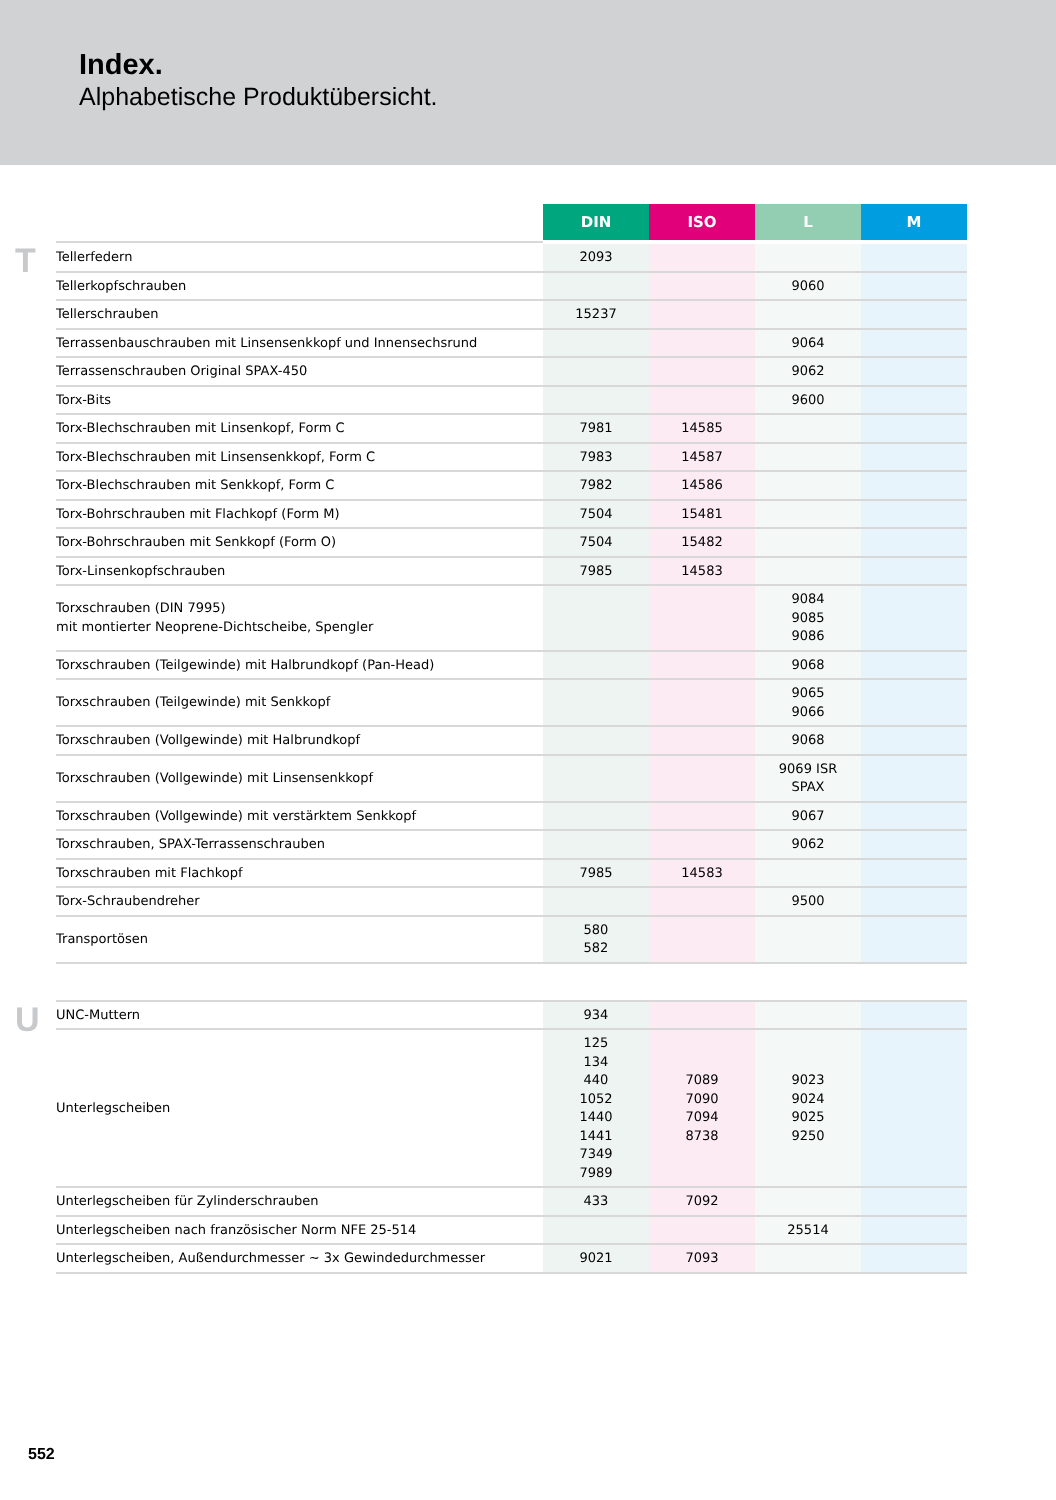Index.
Alphabetische Produktübersicht.
| | | DIN | ISO | L | M |
| T | Tellerfedern | 2093 | | | |
| | Tellerkopfschrauben | | | 9060 | |
| | Tellerschrauben | 15237 | | | |
| | Terrassenbauschrauben mit Linsensenkkopf und Innensechsrund | | | 9064 | |
| | Terrassenschrauben Original SPAX-450 | | | 9062 | |
| | Torx-Bits | | | 9600 | |
| | Torx-Blechschrauben mit Linsenkopf, Form C | 7981 | 14585 | | |
| | Torx-Blechschrauben mit Linsensenkkopf, Form C | 7983 | 14587 | | |
| | Torx-Blechschrauben mit Senkkopf, Form C | 7982 | 14586 | | |
| | Torx-Bohrschrauben mit Flachkopf (Form M) | 7504 | 15481 | | |
| | Torx-Bohrschrauben mit Senkkopf (Form O) | 7504 | 15482 | | |
| | Torx-Linsenkopfschrauben | 7985 | 14583 | | |
| | Torxschrauben (DIN 7995) mit montierter Neoprene-Dichtscheibe, Spengler | | | 9084 9085 9086 | |
| | Torxschrauben (Teilgewinde) mit Halbrundkopf (Pan-Head) | | | 9068 | |
| | Torxschrauben (Teilgewinde) mit Senkkopf | | | 9065 9066 | |
| | Torxschrauben (Vollgewinde) mit Halbrundkopf | | | 9068 | |
| | Torxschrauben (Vollgewinde) mit Linsensenkkopf | | | 9069 ISR SPAX | |
| | Torxschrauben (Vollgewinde) mit verstärktem Senkkopf | | | 9067 | |
| | Torxschrauben, SPAX-Terrassenschrauben | | | 9062 | |
| | Torxschrauben mit Flachkopf | 7985 | 14583 | | |
| | Torx-Schraubendreher | | | 9500 | |
| | Transportösen | 580 582 | | | |
| U | UNC-Muttern | 934 | | | |
| | Unterlegscheiben | 125 134 440 1052 1440 1441 7349 7989 | 7089 7090 7094 8738 | 9023 9024 9025 9250 | |
| | Unterlegscheiben für Zylinderschrauben | 433 | 7092 | | |
| | Unterlegscheiben nach französischer Norm NFE 25-514 | | | 25514 | |
| | Unterlegscheiben, Außendurchmesser ~ 3x Gewindedurchmesser | 9021 | 7093 | | |
552